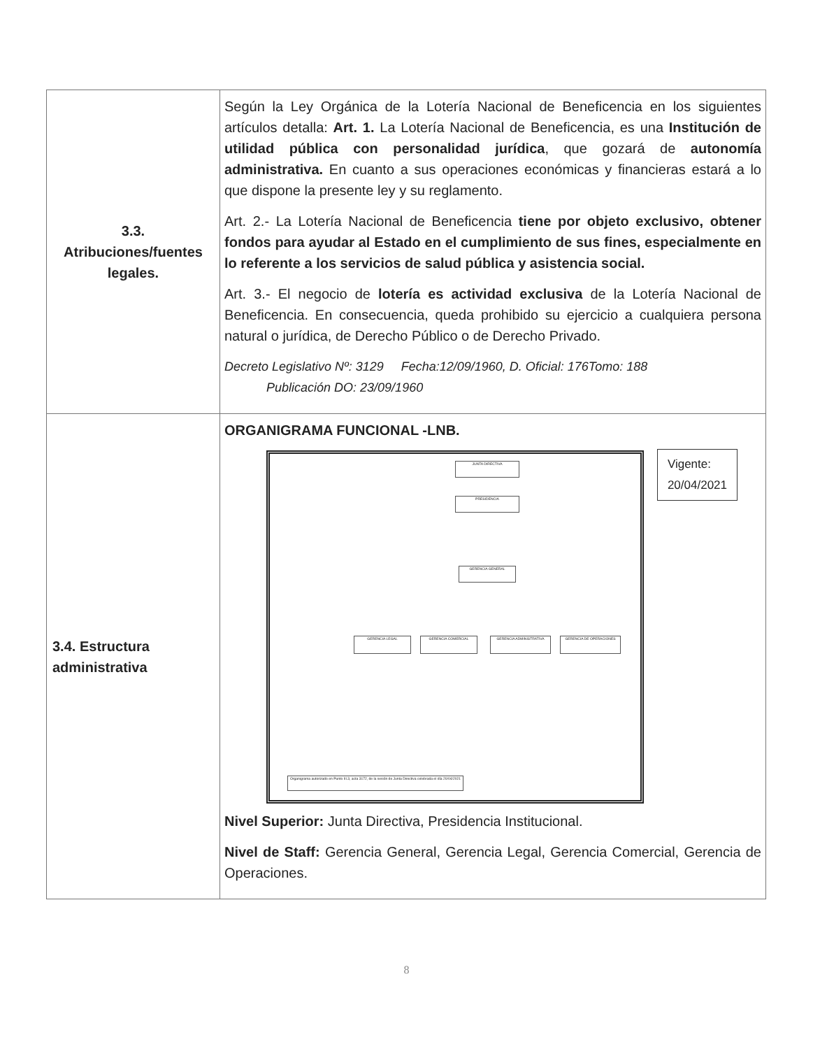| 3.3. Atribuciones/fuentes legales. | Según la Ley Orgánica de la Lotería Nacional de Beneficencia en los siguientes artículos detalla: Art. 1. La Lotería Nacional de Beneficencia, es una Institución de utilidad pública con personalidad jurídica , que gozará de autonomía administrativa. En cuanto a sus operaciones económicas y financieras estará a lo que dispone la presente ley y su reglamento. Art. 2.- La Lotería Nacional de Beneficencia tiene por objeto exclusivo, obtener fondos para ayudar al Estado en el cumplimiento de sus fines, especialmente en lo referente a los servicios de salud pública y asistencia social. Art. 3.- El negocio de lotería es actividad exclusiva de la Lotería Nacional de Beneficencia. En consecuencia, queda prohibido su ejercicio a cualquiera persona natural o jurídica, de Derecho Público o de Derecho Privado. Decreto Legislativo Nº: 3129 Fecha:12/09/1960, D. Oficial: 176Tomo: 188 Publicación DO: 23/09/1960 |
| 3.4. Estructura administrativa | ORGANIGRAMA FUNCIONAL -LNB. Vigente: 20/04/2021 JUNTA DIRECTIVA PRESIDENCIA GERENCIA GENERAL GERENCIA LEGAL GERENCIA COMERCIAL GERENCIA ADMINISTRATIVA GERENCIA DE OPERACIONES Organigrama autorizado en Punto III.3, acta 3172, de la sesión de Junta Directiva celebrada el día 20/04/2021 Nivel Superior: Junta Directiva, Presidencia Institucional. Nivel de Staff: Gerencia General, Gerencia Legal, Gerencia Comercial, Gerencia de Operaciones. |
8